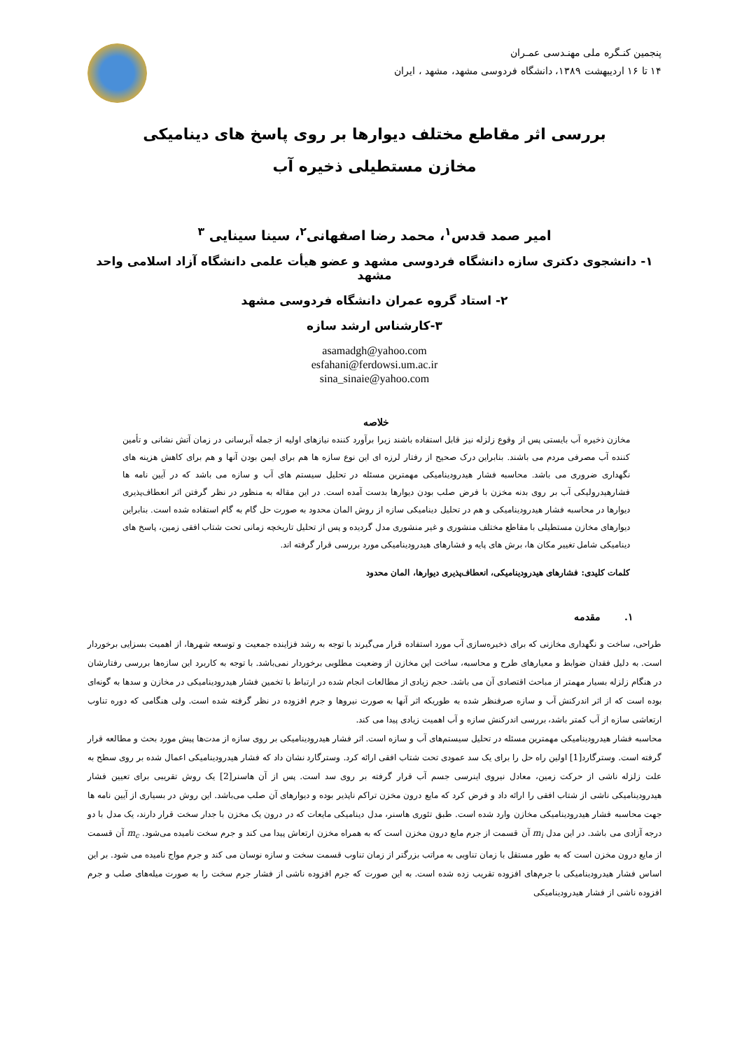پنجمین کنـگره ملی مهنـدسی عمـران
۱۴ تا ۱۶ اردیبهشت ۱۳۸۹، دانشگاه فردوسی مشهد، مشهد ، ایران
بررسی اثر مقاطع مختلف دیوارها بر روی پاسخ های دینامیکی
مخازن مستطیلی ذخیره آب
امیر صمد قدس<sup>۱</sup>، محمد رضا اصفهانی<sup>۲</sup>، سینا سینایی <sup>۳</sup>
۱- دانشجوی دکتری سازه دانشگاه فردوسی مشهد و عضو هیأت علمی دانشگاه آزاد اسلامی واحد مشهد
۲- استاد گروه عمران دانشگاه فردوسی مشهد
۳-کارشناس ارشد سازه
asamadgh@yahoo.com
esfahani@ferdowsi.um.ac.ir
sina_sinaie@yahoo.com
خلاصه
مخازن ذخیره آب بایستی پس از وقوع زلزله نیز قابل استفاده باشند زیرا برآورد کننده نیازهای اولیه از جمله آبرسانی در زمان آتش نشانی و تأمین کننده آب مصرفی مردم می باشند. بنابراین درک صحیح از رفتار لرزه ای این نوع سازه ها هم برای ایمن بودن آنها و هم برای کاهش هزینه های نگهداری ضروری می باشد. محاسبه فشار هیدرودینامیکی مهمترین مسئله در تحلیل سیستم های آب و سازه می باشد که در آیین نامه ها فشارهیدرولیکی آب بر روی بدنه مخزن با فرض صلب بودن دیوارها بدست آمده است. در این مقاله به منظور در نظر گرفتن اثر انعطاف‌پذیری دیوارها در محاسبه فشار هیدرودینامیکی و هم در تحلیل دینامیکی سازه از روش المان محدود به صورت حل گام به گام استفاده شده است. بنابراین دیوارهای مخازن مستطیلی با مقاطع مختلف منشوری و غیر منشوری مدل گردیده و پس از تحلیل تاریخچه زمانی تحت شتاب افقی زمین، پاسخ های دینامیکی شامل تغییر مکان ها، برش های پایه و فشارهای هیدرودینامیکی مورد بررسی قرار گرفته اند.
کلمات کلیدی: فشارهای هیدرودینامیکی، انعطاف‌پذیری دیوارها، المان محدود
۱. مقدمه
طراحی، ساخت و نگهداری مخازنی که برای ذخیره‌سازی آب مورد استفاده قرار می‌گیرند با توجه به رشد فزاینده جمعیت و توسعه شهرها، از اهمیت بسزایی برخوردار است. به دلیل فقدان ضوابط و معیارهای طرح و محاسبه، ساخت این مخازن از وضعیت مطلوبی برخوردار نمی‌باشد. با توجه به کاربرد این سازه‌ها بررسی رفتارشان در هنگام زلزله بسیار مهمتر از مباحث اقتصادی آن می باشد. حجم زیادی از مطالعات انجام شده در ارتباط با تخمین فشار هیدرودینامیکی در مخازن و سدها به گونه‌ای بوده است که از اثر اندرکنش آب و سازه صرفنظر شده به طوریکه اثر آنها به صورت نیروها و جرم افزوده در نظر گرفته شده است. ولی هنگامی که دوره تناوب ارتعاشی سازه از آب کمتر باشد، بررسی اندرکنش سازه و آب اهمیت زیادی پیدا می کند.
محاسبه فشار هیدرودینامیکی مهمترین مسئله در تحلیل سیستم‌های آب و سازه است. اثر فشار هیدرودینامیکی بر روی سازه از مدت‌ها پیش مورد بحث و مطالعه قرار گرفته است. وسترگارد[1] اولین راه حل را برای یک سد عمودی تحت شتاب افقی ارائه کرد. وسترگارد نشان داد که فشار هیدرودینامیکی اعمال شده بر روی سطح به علت زلزله ناشی از حرکت زمین، معادل نیروی اینرسی جسم آب قرار گرفته بر روی سد است. پس از آن هاسنر[2] یک روش تقریبی برای تعیین فشار هیدرودینامیکی ناشی از شتاب افقی را ارائه داد و فرض کرد که مایع درون مخزن تراکم ناپذیر بوده و دیوارهای آن صلب می‌باشد. این روش در بسیاری از آیین نامه ها جهت محاسبه فشار هیدرودینامیکی مخازن وارد شده است. طبق تئوری هاسنر، مدل دینامیکی مایعات که در درون یک مخزن با جدار سخت قرار دارند، یک مدل با دو درجه آزادی می باشد. در این مدل m<sub>i</sub> آن قسمت از جرم مایع درون مخزن است که به همراه مخزن ارتعاش پیدا می کند و جرم سخت نامیده می‌شود. m<sub>c</sub> آن قسمت از مایع درون مخزن است که به طور مستقل با زمان تناوبی به مراتب بزرگتر از زمان تناوب قسمت سخت و سازه نوسان می کند و جرم مواج نامیده می شود. بر این اساس فشار هیدرودینامیکی با جرم‌های افزوده تقریب زده شده است. به این صورت که جرم افزوده ناشی از فشار جرم سخت را به صورت میله‌های صلب و جرم افزوده ناشی از فشار هیدرودینامیکی